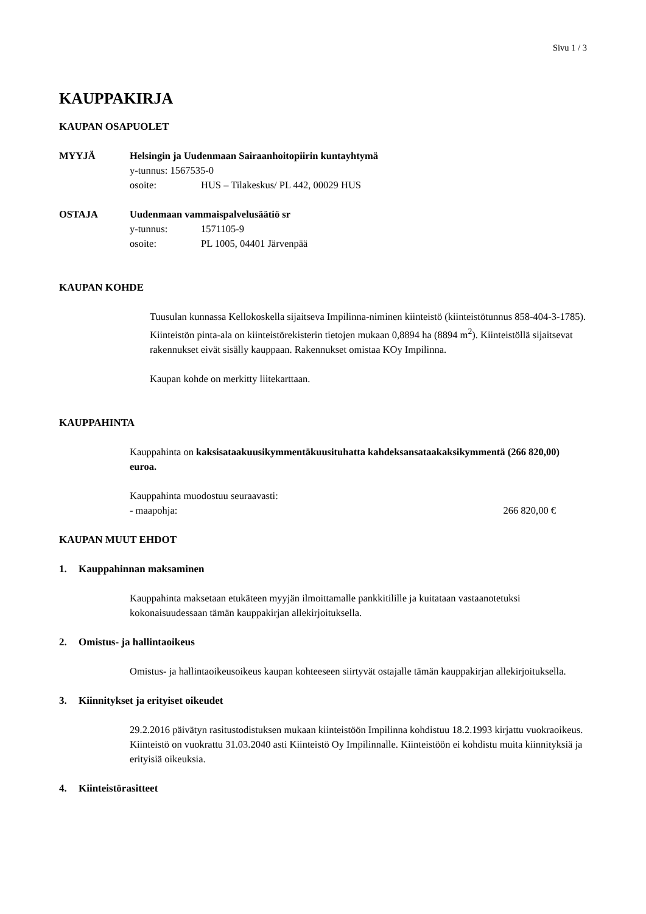Sivu 1 / 3
KAUPPAKIRJA
KAUPAN OSAPUOLET
MYYJÄ Helsingin ja Uudenmaan Sairaanhoitopiirin kuntayhtymä
y-tunnus: 1567535-0
osoite: HUS – Tilakeskus/ PL 442, 00029 HUS
OSTAJA Uudenmaan vammaispalvelusäätiö sr
y-tunnus: 1571105-9
osoite: PL 1005, 04401 Järvenpää
KAUPAN KOHDE
Tuusulan kunnassa Kellokoskella sijaitseva Impilinna-niminen kiinteistö (kiinteistötunnus 858-404-3-1785). Kiinteistön pinta-ala on kiinteistörekisterin tietojen mukaan 0,8894 ha (8894 m<sup>2</sup>). Kiinteistöllä sijaitsevat rakennukset eivät sisälly kauppaan. Rakennukset omistaa KOy Impilinna.
Kaupan kohde on merkitty liitekarttaan.
KAUPPAHINTA
Kauppahinta on kaksisataakuusikymmentäkuusituhatta kahdeksansataakaksikymmentä (266 820,00) euroa.
Kauppahinta muodostuu seuraavasti:
- maapohja: 266 820,00 €
KAUPAN MUUT EHDOT
1. Kauppahinnan maksaminen
Kauppahinta maksetaan etukäteen myyjän ilmoittamalle pankkitilille ja kuitataan vastaanotetuksi kokonaisuudessaan tämän kauppakirjan allekirjoituksella.
2. Omistus- ja hallintaoikeus
Omistus- ja hallintaoikeusoikeus kaupan kohteeseen siirtyvät ostajalle tämän kauppakirjan allekirjoituksella.
3. Kiinnitykset ja erityiset oikeudet
29.2.2016 päivätyn rasitustodistuksen mukaan kiinteistöön Impilinna kohdistuu 18.2.1993 kirjattu vuokraoikeus. Kiinteistö on vuokrattu 31.03.2040 asti Kiinteistö Oy Impilinnalle. Kiinteistöön ei kohdistu muita kiinnityksiä ja erityisiä oikeuksia.
4. Kiinteistörasitteet